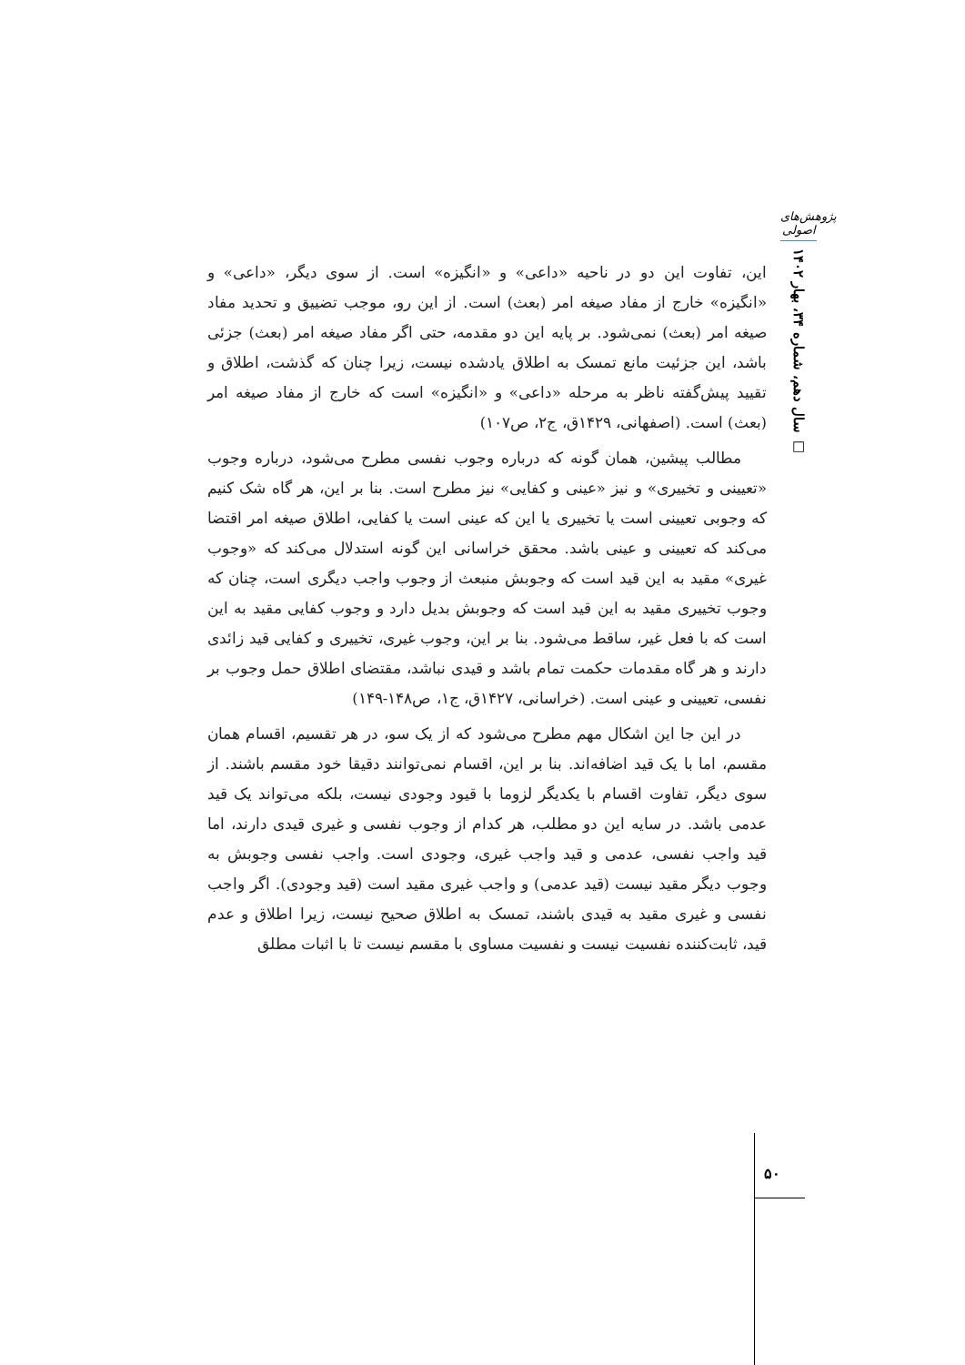پژوهش‌های اصولی
سال دهم، شماره ۳۴، بهار ۱۴۰۲ □
این، تفاوت این دو در ناحیه «داعی» و «انگیزه» است. از سوی دیگر، «داعی» و «انگیزه» خارج از مفاد صیغه امر (بعث) است. از این رو، موجب تضییق و تحدید مفاد صیغه امر (بعث) نمی‌شود. بر پایه این دو مقدمه، حتی اگر مفاد صیغه امر (بعث) جزئی باشد، این جزئیت مانع تمسک به اطلاق یادشده نیست، زیرا چنان که گذشت، اطلاق و تقیید پیش‌گفته ناظر به مرحله «داعی» و «انگیزه» است که خارج از مفاد صیغه امر (بعث) است. (اصفهانی، ۱۴۲۹ق، ج۲، ص۱۰۷)
مطالب پیشین، همان گونه که درباره وجوب نفسی مطرح می‌شود، درباره وجوب «تعیینی و تخییری» و نیز «عینی و کفایی» نیز مطرح است. بنا بر این، هر گاه شک کنیم که وجوبی تعیینی است یا تخییری یا این که عینی است یا کفایی، اطلاق صیغه امر اقتضا می‌کند که تعیینی و عینی باشد. محقق خراسانی این گونه استدلال می‌کند که «وجوب غیری» مقید به این قید است که وجوبش منبعث از وجوب واجب دیگری است، چنان که وجوب تخییری مقید به این قید است که وجوبش بدیل دارد و وجوب کفایی مقید به این است که با فعل غیر، ساقط می‌شود. بنا بر این، وجوب غیری، تخییری و کفایی قید زائدی دارند و هر گاه مقدمات حکمت تمام باشد و قیدی نباشد، مقتضای اطلاق حمل وجوب بر نفسی، تعیینی و عینی است. (خراسانی، ۱۴۲۷ق، ج۱، ص۱۴۸-۱۴۹)
در این جا این اشکال مهم مطرح می‌شود که از یک سو، در هر تقسیم، اقسام همان مقسم، اما با یک قید اضافه‌اند. بنا بر این، اقسام نمی‌توانند دقیقا خود مقسم باشند. از سوی دیگر، تفاوت اقسام با یکدیگر لزوما با قیود وجودی نیست، بلکه می‌تواند یک قید عدمی باشد. در سایه این دو مطلب، هر کدام از وجوب نفسی و غیری قیدی دارند، اما قید واجب نفسی، عدمی و قید واجب غیری، وجودی است. واجب نفسی وجوبش به وجوب دیگر مقید نیست (قید عدمی) و واجب غیری مقید است (قید وجودی). اگر واجب نفسی و غیری مقید به قیدی باشند، تمسک به اطلاق صحیح نیست، زیرا اطلاق و عدم قید، ثابت‌کننده نفسیت نیست و نفسیت مساوی با مقسم نیست تا با اثبات مطلق
۵۰